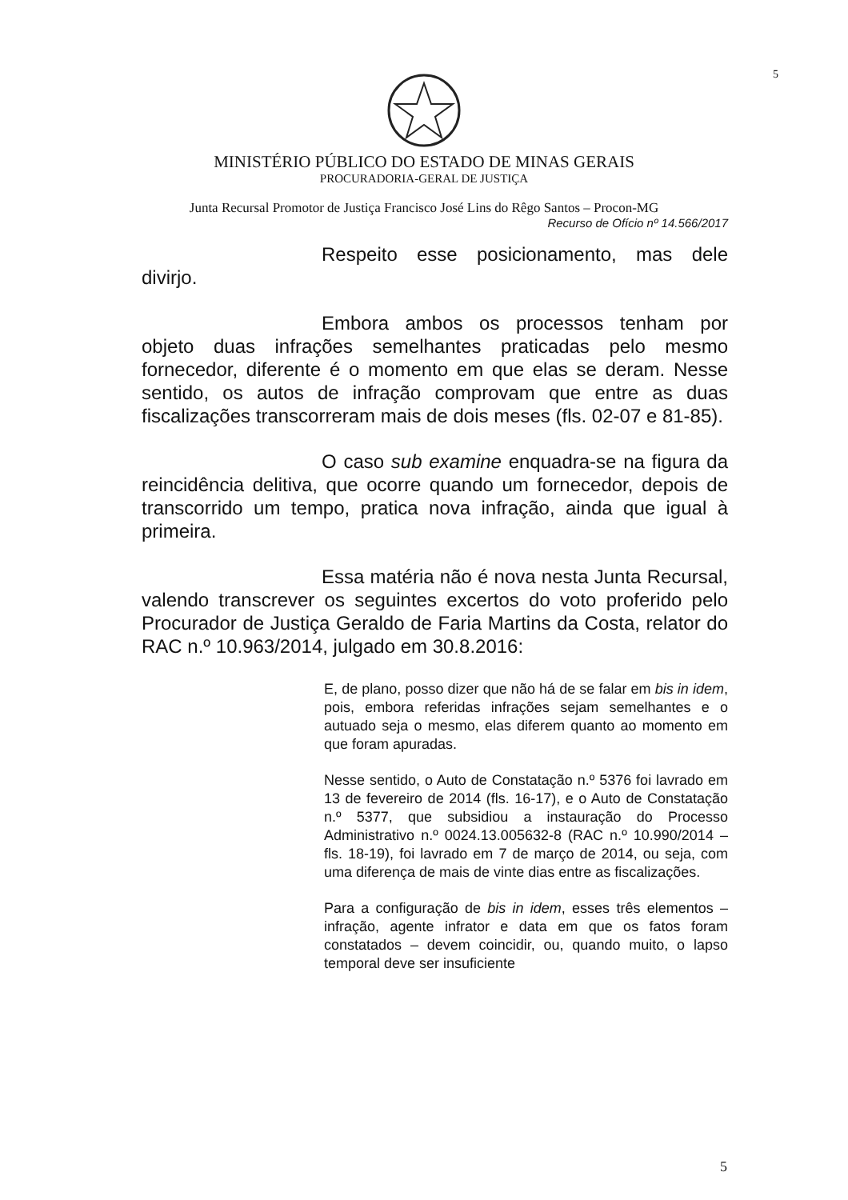5
MINISTÉRIO PÚBLICO DO ESTADO DE MINAS GERAIS
PROCURADORIA-GERAL DE JUSTIÇA
Junta Recursal Promotor de Justiça Francisco José Lins do Rêgo Santos – Procon-MG
Recurso de Ofício nº 14.566/2017
Respeito esse posicionamento, mas dele divirjo.
Embora ambos os processos tenham por objeto duas infrações semelhantes praticadas pelo mesmo fornecedor, diferente é o momento em que elas se deram. Nesse sentido, os autos de infração comprovam que entre as duas fiscalizações transcorreram mais de dois meses (fls. 02-07 e 81-85).
O caso sub examine enquadra-se na figura da reincidência delitiva, que ocorre quando um fornecedor, depois de transcorrido um tempo, pratica nova infração, ainda que igual à primeira.
Essa matéria não é nova nesta Junta Recursal, valendo transcrever os seguintes excertos do voto proferido pelo Procurador de Justiça Geraldo de Faria Martins da Costa, relator do RAC n.º 10.963/2014, julgado em 30.8.2016:
E, de plano, posso dizer que não há de se falar em bis in idem, pois, embora referidas infrações sejam semelhantes e o autuado seja o mesmo, elas diferem quanto ao momento em que foram apuradas.
Nesse sentido, o Auto de Constatação n.º 5376 foi lavrado em 13 de fevereiro de 2014 (fls. 16-17), e o Auto de Constatação n.º 5377, que subsidiou a instauração do Processo Administrativo n.º 0024.13.005632-8 (RAC n.º 10.990/2014 – fls. 18-19), foi lavrado em 7 de março de 2014, ou seja, com uma diferença de mais de vinte dias entre as fiscalizações.
Para a configuração de bis in idem, esses três elementos – infração, agente infrator e data em que os fatos foram constatados – devem coincidir, ou, quando muito, o lapso temporal deve ser insuficiente
5